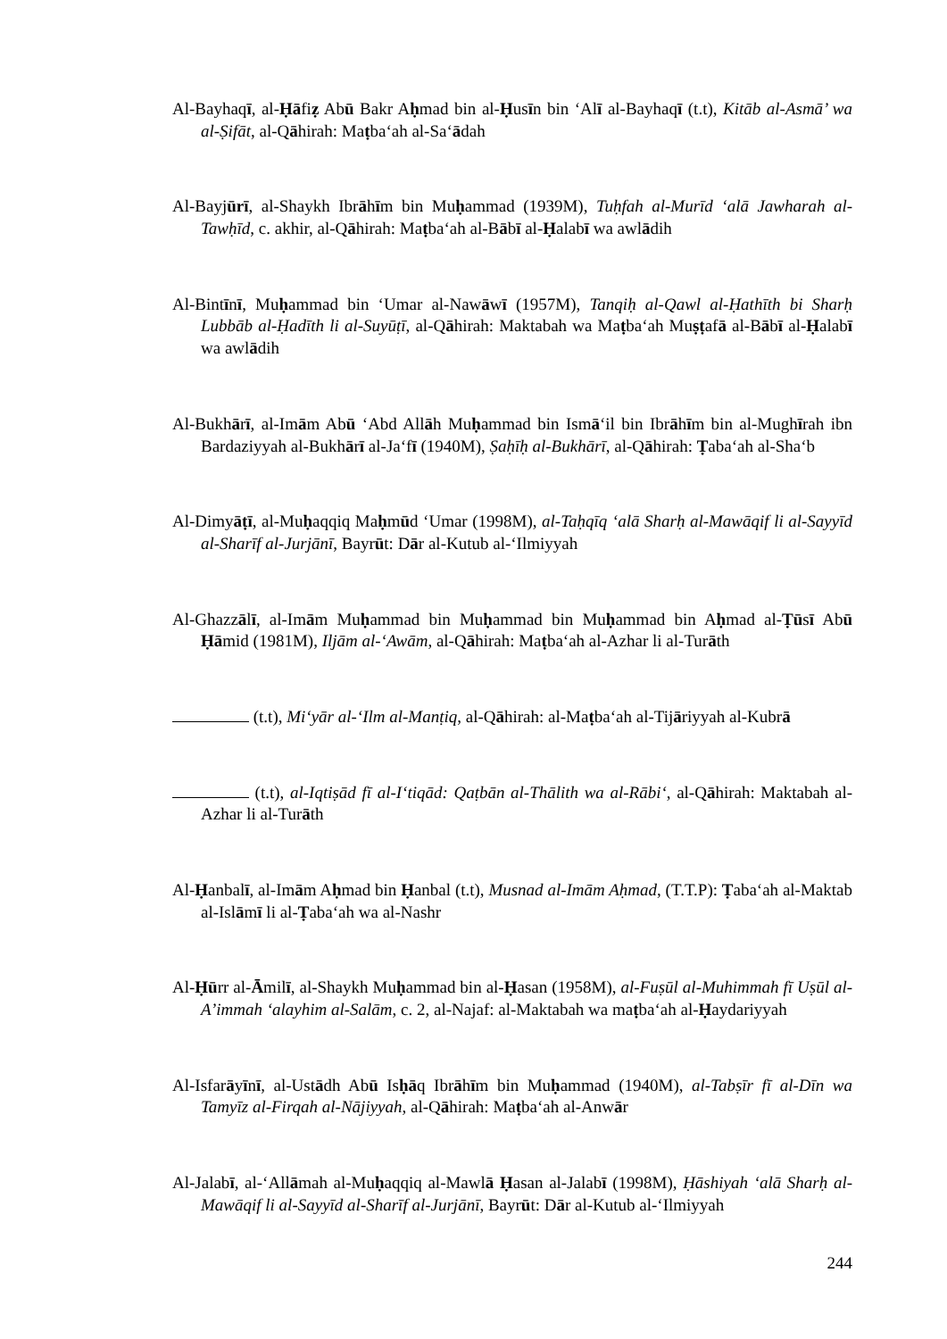Al-Bayhaqī, al-Ḥāfiẓ Abū Bakr Aḥmad bin al-Ḥusīn bin ‘Alī al-Bayhaqī (t.t), Kitāb al-Asmā’ wa al-Ṣifāt, al-Qāhirah: Maṭba‘ah al-Sa‘ādah
Al-Bayjūrī, al-Shaykh Ibrāhīm bin Muḥammad (1939M), Tuḥfah al-Murīd ‘alā Jawharah al-Tawḥīd, c. akhir, al-Qāhirah: Maṭba‘ah al-Bābī al-Ḥalabī wa awlādih
Al-Bintīnī, Muḥammad bin ‘Umar al-Nawāwī (1957M), Tanqiḥ al-Qawl al-Ḥathīth bi Sharḥ Lubbāb al-Ḥadīth li al-Suyūṭī, al-Qāhirah: Maktabah wa Maṭba‘ah Muṣṭafā al-Bābī al-Ḥalabī wa awlādih
Al-Bukhārī, al-Imām Abū ‘Abd Allāh Muḥammad bin Ismā‘il bin Ibrāhīm bin al-Mughīrah ibn Bardaziyyah al-Bukhārī al-Ja‘fī (1940M), Ṣaḥīḥ al-Bukhārī, al-Qāhirah: Ṭaba‘ah al-Sha‘b
Al-Dimyāṭī, al-Muḥaqqiq Maḥmūd ‘Umar (1998M), al-Taḥqīq ‘alā Sharḥ al-Mawāqif li al-Sayyīd al-Sharīf al-Jurjānī, Bayrūt: Dār al-Kutub al-‘Ilmiyyah
Al-Ghazzālī, al-Imām Muḥammad bin Muḥammad bin Muḥammad bin Aḥmad al-Ṭūsī Abū Ḥāmid (1981M), Iljām al-‘Awām, al-Qāhirah: Maṭba‘ah al-Azhar li al-Turāth
(t.t), Mi‘yār al-‘Ilm al-Manṭiq, al-Qāhirah: al-Maṭba‘ah al-Tijāriyyah al-Kubrā
(t.t), al-Iqtiṣād fī al-I‘tiqād: Qaṭbān al-Thālith wa al-Rābi‘, al-Qāhirah: Maktabah al-Azhar li al-Turāth
Al-Ḥanbalī, al-Imām Aḥmad bin Ḥanbal (t.t), Musnad al-Imām Aḥmad, (T.T.P): Ṭaba‘ah al-Maktab al-Islāmī li al-Ṭaba‘ah wa al-Nashr
Al-Ḥūrr al-Āmilī, al-Shaykh Muḥammad bin al-Ḥasan (1958M), al-Fuṣūl al-Muhimmah fī Uṣūl al-A’immah ‘alayhim al-Salām, c. 2, al-Najaf: al-Maktabah wa maṭba‘ah al-Ḥaydariyyah
Al-Isfarāyīnī, al-Ustādh Abū Isḥāq Ibrāhīm bin Muḥammad (1940M), al-Tabṣīr fī al-Dīn wa Tamyīz al-Firqah al-Nājiyyah, al-Qāhirah: Maṭba‘ah al-Anwār
Al-Jalabī, al-‘Allāmah al-Muḥaqqiq al-Mawlā Ḥasan al-Jalabī (1998M), Ḥāshiyah ‘alā Sharḥ al-Mawāqif li al-Sayyīd al-Sharīf al-Jurjānī, Bayrūt: Dār al-Kutub al-‘Ilmiyyah
244